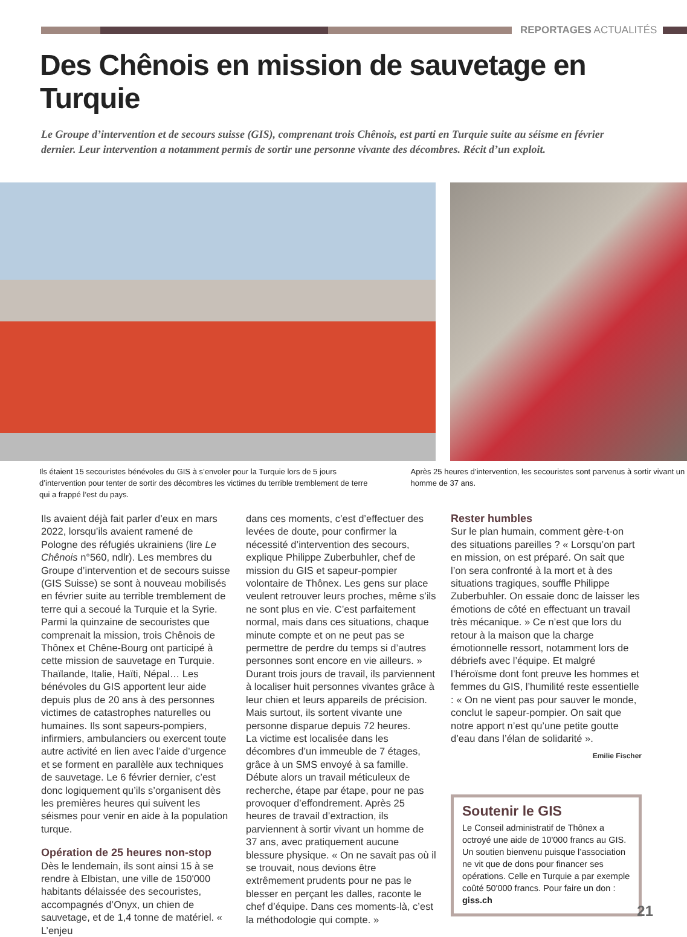REPORTAGES ACTUALITÉS
Des Chênois en mission de sauvetage en Turquie
Le Groupe d’intervention et de secours suisse (GIS), comprenant trois Chênois, est parti en Turquie suite au séisme en février dernier. Leur intervention a notamment permis de sortir une personne vivante des décombres. Récit d’un exploit.
Ils étaient 15 secouristes bénévoles du GIS à s’envoler pour la Turquie lors de 5 jours d’intervention pour tenter de sortir des décombres les victimes du terrible tremblement de terre qui a frappé l’est du pays.
Après 25 heures d’intervention, les secouristes sont parvenus à sortir vivant un homme de 37 ans.
Ils avaient déjà fait parler d’eux en mars 2022, lorsqu’ils avaient ramené de Pologne des réfugiés ukrainiens (lire Le Chênois n°560, ndlr). Les membres du Groupe d’intervention et de secours suisse (GIS Suisse) se sont à nouveau mobilisés en février suite au terrible tremblement de terre qui a secoué la Turquie et la Syrie. Parmi la quinzaine de secouristes que comprenait la mission, trois Chênois de Thônex et Chêne-Bourg ont participé à cette mission de sauvetage en Turquie. Thaïlande, Italie, Haïti, Népal… Les bénévoles du GIS apportent leur aide depuis plus de 20 ans à des personnes victimes de catastrophes naturelles ou humaines. Ils sont sapeurs-pompiers, infirmiers, ambulanciers ou exercent toute autre activité en lien avec l’aide d’urgence et se forment en parallèle aux techniques de sauvetage. Le 6 février dernier, c’est donc logiquement qu’ils s’organisent dès les premières heures qui suivent les séismes pour venir en aide à la population turque.
Opération de 25 heures non-stop
Dès le lendemain, ils sont ainsi 15 à se rendre à Elbistan, une ville de 150'000 habitants délaissée des secouristes, accompagnés d’Onyx, un chien de sauvetage, et de 1,4 tonne de matériel. « L’enjeu
dans ces moments, c’est d’effectuer des levées de doute, pour confirmer la nécessité d’intervention des secours, explique Philippe Zuberbuhler, chef de mission du GIS et sapeur-pompier volontaire de Thônex. Les gens sur place veulent retrouver leurs proches, même s’ils ne sont plus en vie. C’est parfaitement normal, mais dans ces situations, chaque minute compte et on ne peut pas se permettre de perdre du temps si d’autres personnes sont encore en vie ailleurs. » Durant trois jours de travail, ils parviennent à localiser huit personnes vivantes grâce à leur chien et leurs appareils de précision. Mais surtout, ils sortent vivante une personne disparue depuis 72 heures.
La victime est localisée dans les décombres d’un immeuble de 7 étages, grâce à un SMS envoyé à sa famille. Débute alors un travail méticuleux de recherche, étape par étape, pour ne pas provoquer d’effondrement. Après 25 heures de travail d’extraction, ils parviennent à sortir vivant un homme de 37 ans, avec pratiquement aucune blessure physique. « On ne savait pas où il se trouvait, nous devions être extrêmement prudents pour ne pas le blesser en perçant les dalles, raconte le chef d’équipe. Dans ces moments-là, c’est la méthodologie qui compte. »
Rester humbles
Sur le plan humain, comment gère-t-on des situations pareilles ? « Lorsqu’on part en mission, on est préparé. On sait que l’on sera confronté à la mort et à des situations tragiques, souffle Philippe Zuberbuhler. On essaie donc de laisser les émotions de côté en effectuant un travail très mécanique. » Ce n’est que lors du retour à la maison que la charge émotionnelle ressort, notamment lors de débriefs avec l’équipe. Et malgré l’héroïsme dont font preuve les hommes et femmes du GIS, l’humilité reste essentielle : « On ne vient pas pour sauver le monde, conclut le sapeur-pompier. On sait que notre apport n’est qu’une petite goutte d’eau dans l’élan de solidarité ».
Emilie Fischer
Soutenir le GIS
Le Conseil administratif de Thônex a octroyé une aide de 10'000 francs au GIS. Un soutien bienvenu puisque l’association ne vit que de dons pour financer ses opérations. Celle en Turquie a par exemple coûté 50'000 francs. Pour faire un don : giss.ch
21